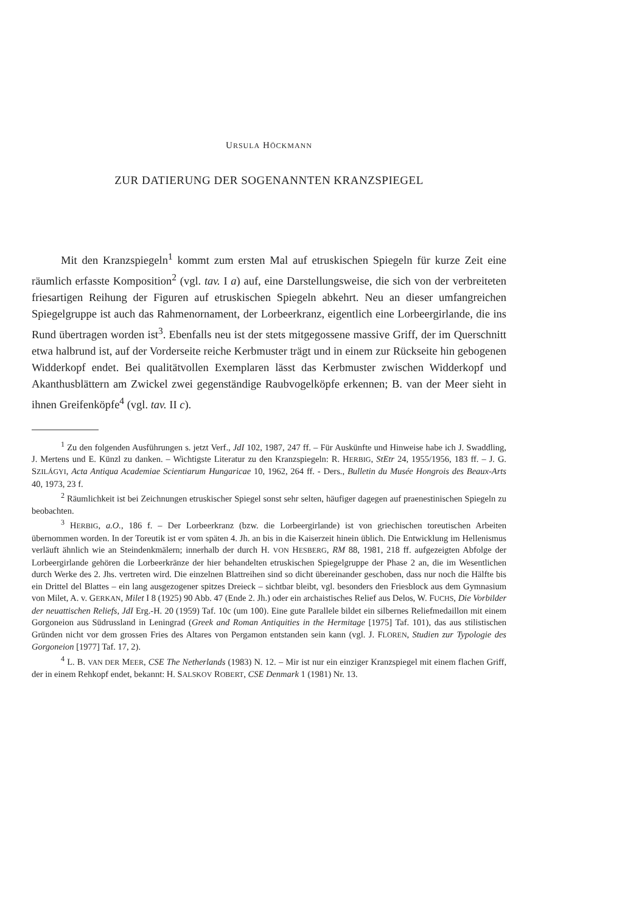URSULA HÖCKMANN
ZUR DATIERUNG DER SOGENANNTEN KRANZSPIEGEL
Mit den Kranzspiegeln<sup>1</sup> kommt zum ersten Mal auf etruskischen Spiegeln für kurze Zeit eine räumlich erfasste Komposition<sup>2</sup> (vgl. tav. I a) auf, eine Darstellungsweise, die sich von der verbreiteten friesartigen Reihung der Figuren auf etruskischen Spiegeln abkehrt. Neu an dieser umfangreichen Spiegelgruppe ist auch das Rahmenornament, der Lorbeerkranz, eigentlich eine Lorbeergirlande, die ins Rund übertragen worden ist<sup>3</sup>. Ebenfalls neu ist der stets mitgegossene massive Griff, der im Querschnitt etwa halbrund ist, auf der Vorderseite reiche Kerbmuster trägt und in einem zur Rückseite hin gebogenen Widderkopf endet. Bei qualitätvollen Exemplaren lässt das Kerbmuster zwischen Widderkopf und Akanthusblättern am Zwickel zwei gegenständige Raubvogelköpfe erkennen; B. van der Meer sieht in ihnen Greifenköpfe<sup>4</sup> (vgl. tav. II c).
<sup>1</sup> Zu den folgenden Ausführungen s. jetzt Verf., JdI 102, 1987, 247 ff. – Für Auskünfte und Hinweise habe ich J. Swaddling, J. Mertens und E. Künzl zu danken. – Wichtigste Literatur zu den Kranzspiegeln: R. HERBIG, StEtr 24, 1955/1956, 183 ff. – J. G. SZILÁGYI, Acta Antiqua Academiae Scientiarum Hungaricae 10, 1962, 264 ff. - Ders., Bulletin du Musée Hongrois des Beaux-Arts 40, 1973, 23 f.
<sup>2</sup> Räumlichkeit ist bei Zeichnungen etruskischer Spiegel sonst sehr selten, häufiger dagegen auf praenestinischen Spiegeln zu beobachten.
<sup>3</sup> HERBIG, a.O., 186 f. – Der Lorbeerkranz (bzw. die Lorbeergirlande) ist von griechischen toreutischen Arbeiten übernommen worden. In der Toreutik ist er vom späten 4. Jh. an bis in die Kaiserzeit hinein üblich. Die Entwicklung im Hellenismus verläuft ähnlich wie an Steindenkmälern; innerhalb der durch H. VON HESBERG, RM 88, 1981, 218 ff. aufgezeigten Abfolge der Lorbeergirlande gehören die Lorbeerkränze der hier behandelten etruskischen Spiegelgruppe der Phase 2 an, die im Wesentlichen durch Werke des 2. Jhs. vertreten wird. Die einzelnen Blattreihen sind so dicht übereinander geschoben, dass nur noch die Hälfte bis ein Drittel del Blattes – ein lang ausgezogener spitzes Dreieck – sichtbar bleibt, vgl. besonders den Friesblock aus dem Gymnasium von Milet, A. v. GERKAN, Milet I 8 (1925) 90 Abb. 47 (Ende 2. Jh.) oder ein archaistisches Relief aus Delos, W. FUCHS, Die Vorbilder der neuattischen Reliefs, JdI Erg.-H. 20 (1959) Taf. 10c (um 100). Eine gute Parallele bildet ein silbernes Reliefmedaillon mit einem Gorgoneion aus Südrussland in Leningrad (Greek and Roman Antiquities in the Hermitage [1975] Taf. 101), das aus stilistischen Gründen nicht vor dem grossen Fries des Altares von Pergamon entstanden sein kann (vgl. J. FLOREN, Studien zur Typologie des Gorgoneion [1977] Taf. 17, 2).
<sup>4</sup> L. B. VAN DER MEER, CSE The Netherlands (1983) N. 12. – Mir ist nur ein einziger Kranzspiegel mit einem flachen Griff, der in einem Rehkopf endet, bekannt: H. SALSKOV ROBERT, CSE Denmark 1 (1981) Nr. 13.